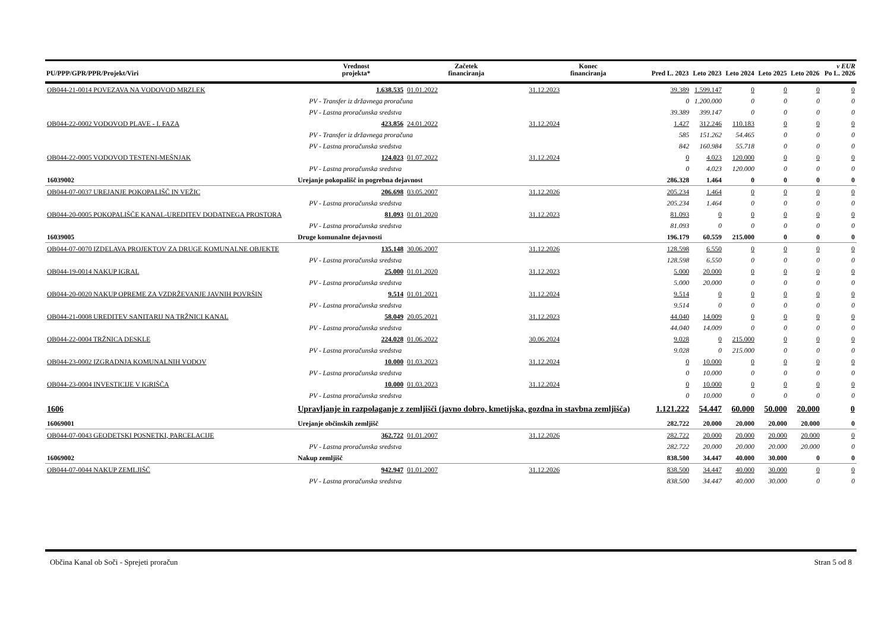| PU/PPP/GPR/PPR/Projekt/Viri | | | Vrednost projekta* | Začetek financiranja | Konec financiranja | Pred L. 2023 | Leto 2023 | Leto 2024 | Leto 2025 | Leto 2026 | v EUR Po L. 2026 |
| --- | --- | --- | --- | --- | --- | --- | --- | --- | --- | --- | --- |
| OB044-21-0014 POVEZAVA NA VODOVOD MRZLEK | | | 1.638.535 | 01.01.2022 | 31.12.2023 | 39.389 | 1.599.147 | 0 | 0 | 0 | 0 |
| | | | PV - Transfer iz državnega proračuna | | | 0 | 1.200.000 | 0 | 0 | 0 | 0 |
| | | | PV - Lastna proračunska sredstva | | | 39.389 | 399.147 | 0 | 0 | 0 | 0 |
| OB044-22-0002 VODOVOD PLAVE - I. FAZA | | | 423.856 | 24.01.2022 | 31.12.2024 | 1.427 | 312.246 | 110.183 | 0 | 0 | 0 |
| | | | PV - Transfer iz državnega proračuna | | | 585 | 151.262 | 54.465 | 0 | 0 | 0 |
| | | | PV - Lastna proračunska sredstva | | | 842 | 160.984 | 55.718 | 0 | 0 | 0 |
| OB044-22-0005 VODOVOD TESTENI-MEŠNJAK | | | 124.023 | 01.07.2022 | 31.12.2024 | 0 | 4.023 | 120.000 | 0 | 0 | 0 |
| | | | PV - Lastna proračunska sredstva | | | 0 | 4.023 | 120.000 | 0 | 0 | 0 |
| 16039002 | Urejanje pokopališč in pogrebna dejavnost | | | | | 286.328 | 1.464 | 0 | 0 | 0 | 0 |
| OB044-07-0037 UREJANJE POKOPALIŠČ IN VEŽIC | | | 206.698 | 03.05.2007 | 31.12.2026 | 205.234 | 1.464 | 0 | 0 | 0 | 0 |
| | | | PV - Lastna proračunska sredstva | | | 205.234 | 1.464 | 0 | 0 | 0 | 0 |
| OB044-20-0005 POKOPALIŠČE KANAL-UREDITEV DODATNEGA PROSTORA | | | 81.093 | 01.01.2020 | 31.12.2023 | 81.093 | 0 | 0 | 0 | 0 | 0 |
| | | | PV - Lastna proračunska sredstva | | | 81.093 | 0 | 0 | 0 | 0 | 0 |
| 16039005 | Druge komunalne dejavnosti | | | | | 196.179 | 60.559 | 215.000 | 0 | 0 | 0 |
| OB044-07-0070 IZDELAVA PROJEKTOV ZA DRUGE KOMUNALNE OBJEKTE | | | 135.148 | 30.06.2007 | 31.12.2026 | 128.598 | 6.550 | 0 | 0 | 0 | 0 |
| | | | PV - Lastna proračunska sredstva | | | 128.598 | 6.550 | 0 | 0 | 0 | 0 |
| OB044-19-0014 NAKUP IGRAL | | | 25.000 | 01.01.2020 | 31.12.2023 | 5.000 | 20.000 | 0 | 0 | 0 | 0 |
| | | | PV - Lastna proračunska sredstva | | | 5.000 | 20.000 | 0 | 0 | 0 | 0 |
| OB044-20-0020 NAKUP OPREME ZA VZDRŽEVANJE JAVNIH POVRŠIN | | | 9.514 | 01.01.2021 | 31.12.2024 | 9.514 | 0 | 0 | 0 | 0 | 0 |
| | | | PV - Lastna proračunska sredstva | | | 9.514 | 0 | 0 | 0 | 0 | 0 |
| OB044-21-0008 UREDITEV SANITARIJ NA TRŽNICI KANAL | | | 58.049 | 20.05.2021 | 31.12.2023 | 44.040 | 14.009 | 0 | 0 | 0 | 0 |
| | | | PV - Lastna proračunska sredstva | | | 44.040 | 14.009 | 0 | 0 | 0 | 0 |
| OB044-22-0004 TRŽNICA DESKLE | | | 224.028 | 01.06.2022 | 30.06.2024 | 9.028 | 0 | 215.000 | 0 | 0 | 0 |
| | | | PV - Lastna proračunska sredstva | | | 9.028 | 0 | 215.000 | 0 | 0 | 0 |
| OB044-23-0002 IZGRADNJA KOMUNALNIH VODOV | | | 10.000 | 01.03.2023 | 31.12.2024 | 0 | 10.000 | 0 | 0 | 0 | 0 |
| | | | PV - Lastna proračunska sredstva | | | 0 | 10.000 | 0 | 0 | 0 | 0 |
| OB044-23-0004 INVESTICIJE V IGRIŠČA | | | 10.000 | 01.03.2023 | 31.12.2024 | 0 | 10.000 | 0 | 0 | 0 | 0 |
| | | | PV - Lastna proračunska sredstva | | | 0 | 10.000 | 0 | 0 | 0 | 0 |
| 1606 | Upravljanje in razpolaganje z zemljišči (javno dobro, kmetijska, gozdna in stavbna zemljišča) | | | | | 1.121.222 | 54.447 | 60.000 | 50.000 | 20.000 | 0 |
| 16069001 | Urejanje občinskih zemljišč | | | | | 282.722 | 20.000 | 20.000 | 20.000 | 20.000 | 0 |
| OB044-07-0043 GEODETSKI POSNETKI, PARCELACIJE | | | 362.722 | 01.01.2007 | 31.12.2026 | 282.722 | 20.000 | 20.000 | 20.000 | 20.000 | 0 |
| | | | PV - Lastna proračunska sredstva | | | 282.722 | 20.000 | 20.000 | 20.000 | 20.000 | 0 |
| 16069002 | Nakup zemljišč | | | | | 838.500 | 34.447 | 40.000 | 30.000 | 0 | 0 |
| OB044-07-0044 NAKUP ZEMLJIŠČ | | | 942.947 | 01.01.2007 | 31.12.2026 | 838.500 | 34.447 | 40.000 | 30.000 | 0 | 0 |
| | | | PV - Lastna proračunska sredstva | | | 838.500 | 34.447 | 40.000 | 30.000 | 0 | 0 |
Občina Kanal ob Soči - Sprejeti proračun Stran 5 od 8